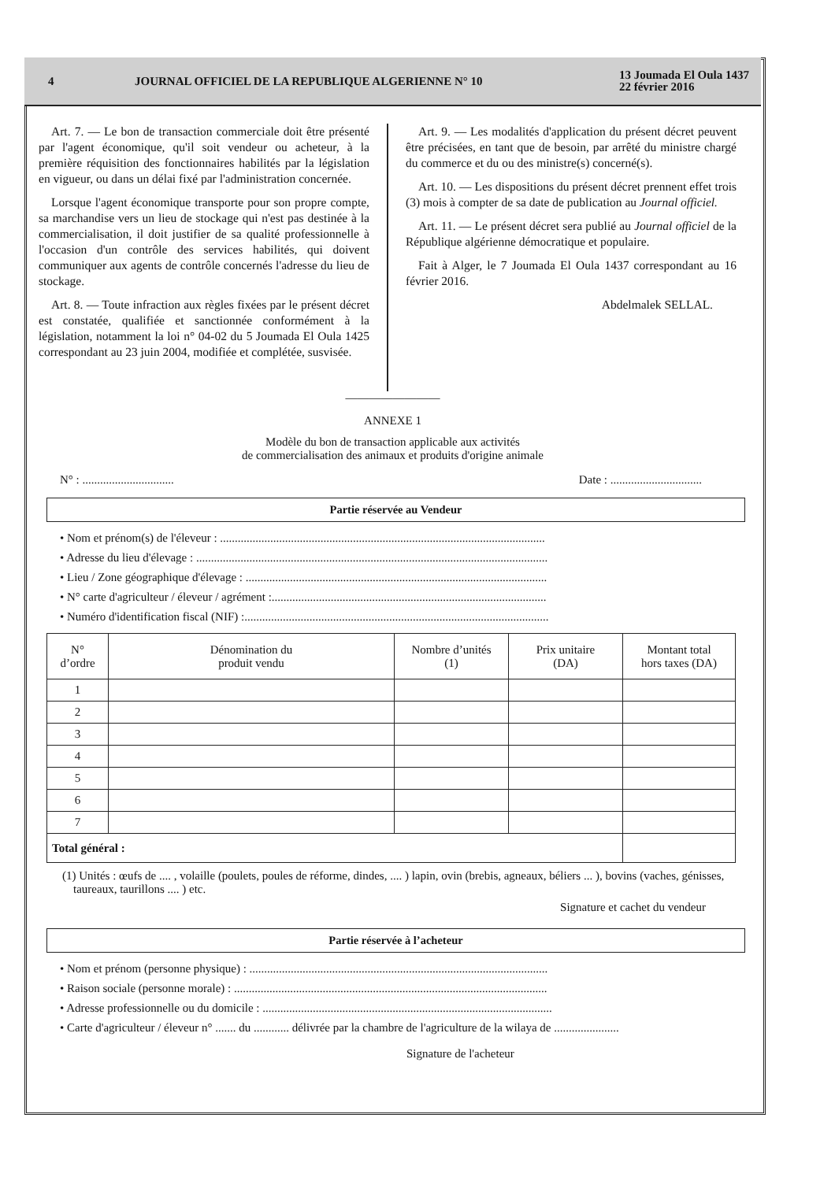4 JOURNAL OFFICIEL DE LA REPUBLIQUE ALGERIENNE N° 10 13 Joumada El Oula 1437
22 février 2016
Art. 7. — Le bon de transaction commerciale doit être présenté par l'agent économique, qu'il soit vendeur ou acheteur, à la première réquisition des fonctionnaires habilités par la législation en vigueur, ou dans un délai fixé par l'administration concernée.
Lorsque l'agent économique transporte pour son propre compte, sa marchandise vers un lieu de stockage qui n'est pas destinée à la commercialisation, il doit justifier de sa qualité professionnelle à l'occasion d'un contrôle des services habilités, qui doivent communiquer aux agents de contrôle concernés l'adresse du lieu de stockage.
Art. 8. — Toute infraction aux règles fixées par le présent décret est constatée, qualifiée et sanctionnée conformément à la législation, notamment la loi n° 04-02 du 5 Joumada El Oula 1425 correspondant au 23 juin 2004, modifiée et complétée, susvisée.
Art. 9. — Les modalités d'application du présent décret peuvent être précisées, en tant que de besoin, par arrêté du ministre chargé du commerce et du ou des ministre(s) concerné(s).
Art. 10. — Les dispositions du présent décret prennent effet trois (3) mois à compter de sa date de publication au Journal officiel.
Art. 11. — Le présent décret sera publié au Journal officiel de la République algérienne démocratique et populaire.
Fait à Alger, le 7 Joumada El Oula 1437 correspondant au 16 février 2016.
Abdelmalek SELLAL.
————————
ANNEXE 1
Modèle du bon de transaction applicable aux activités
de commercialisation des animaux et produits d'origine animale
N° : ............................... Date : ...............................
Partie réservée au Vendeur
• Nom et prénom(s) de l'éleveur : ..............................................................................................................
• Adresse du lieu d'élevage : .......................................................................................................................
• Lieu / Zone géographique d'élevage : ......................................................................................................
• N° carte d'agriculteur / éleveur / agrément :.............................................................................................
• Numéro d'identification fiscal (NIF) :.......................................................................................................
| N° d’ordre | Dénomination du produit vendu | Nombre d’unités (1) | Prix unitaire (DA) | Montant total hors taxes (DA) |
| --- | --- | --- | --- | --- |
| 1 | | | | |
| 2 | | | | |
| 3 | | | | |
| 4 | | | | |
| 5 | | | | |
| 6 | | | | |
| 7 | | | | |
| Total général : | | | | |
(1) Unités : œufs de .... , volaille (poulets, poules de réforme, dindes, .... ) lapin, ovin (brebis, agneaux, béliers ... ), bovins (vaches, génisses, taureaux, taurillons .... ) etc.
Signature et cachet du vendeur
Partie réservée à l’acheteur
• Nom et prénom (personne physique) : .....................................................................................................
• Raison sociale (personne morale) : ..........................................................................................................
• Adresse professionnelle ou du domicile : ..................................................................................................
• Carte d'agriculteur / éleveur n° ....... du ............ délivrée par la chambre de l'agriculture de la wilaya de ......................
Signature de l'acheteur